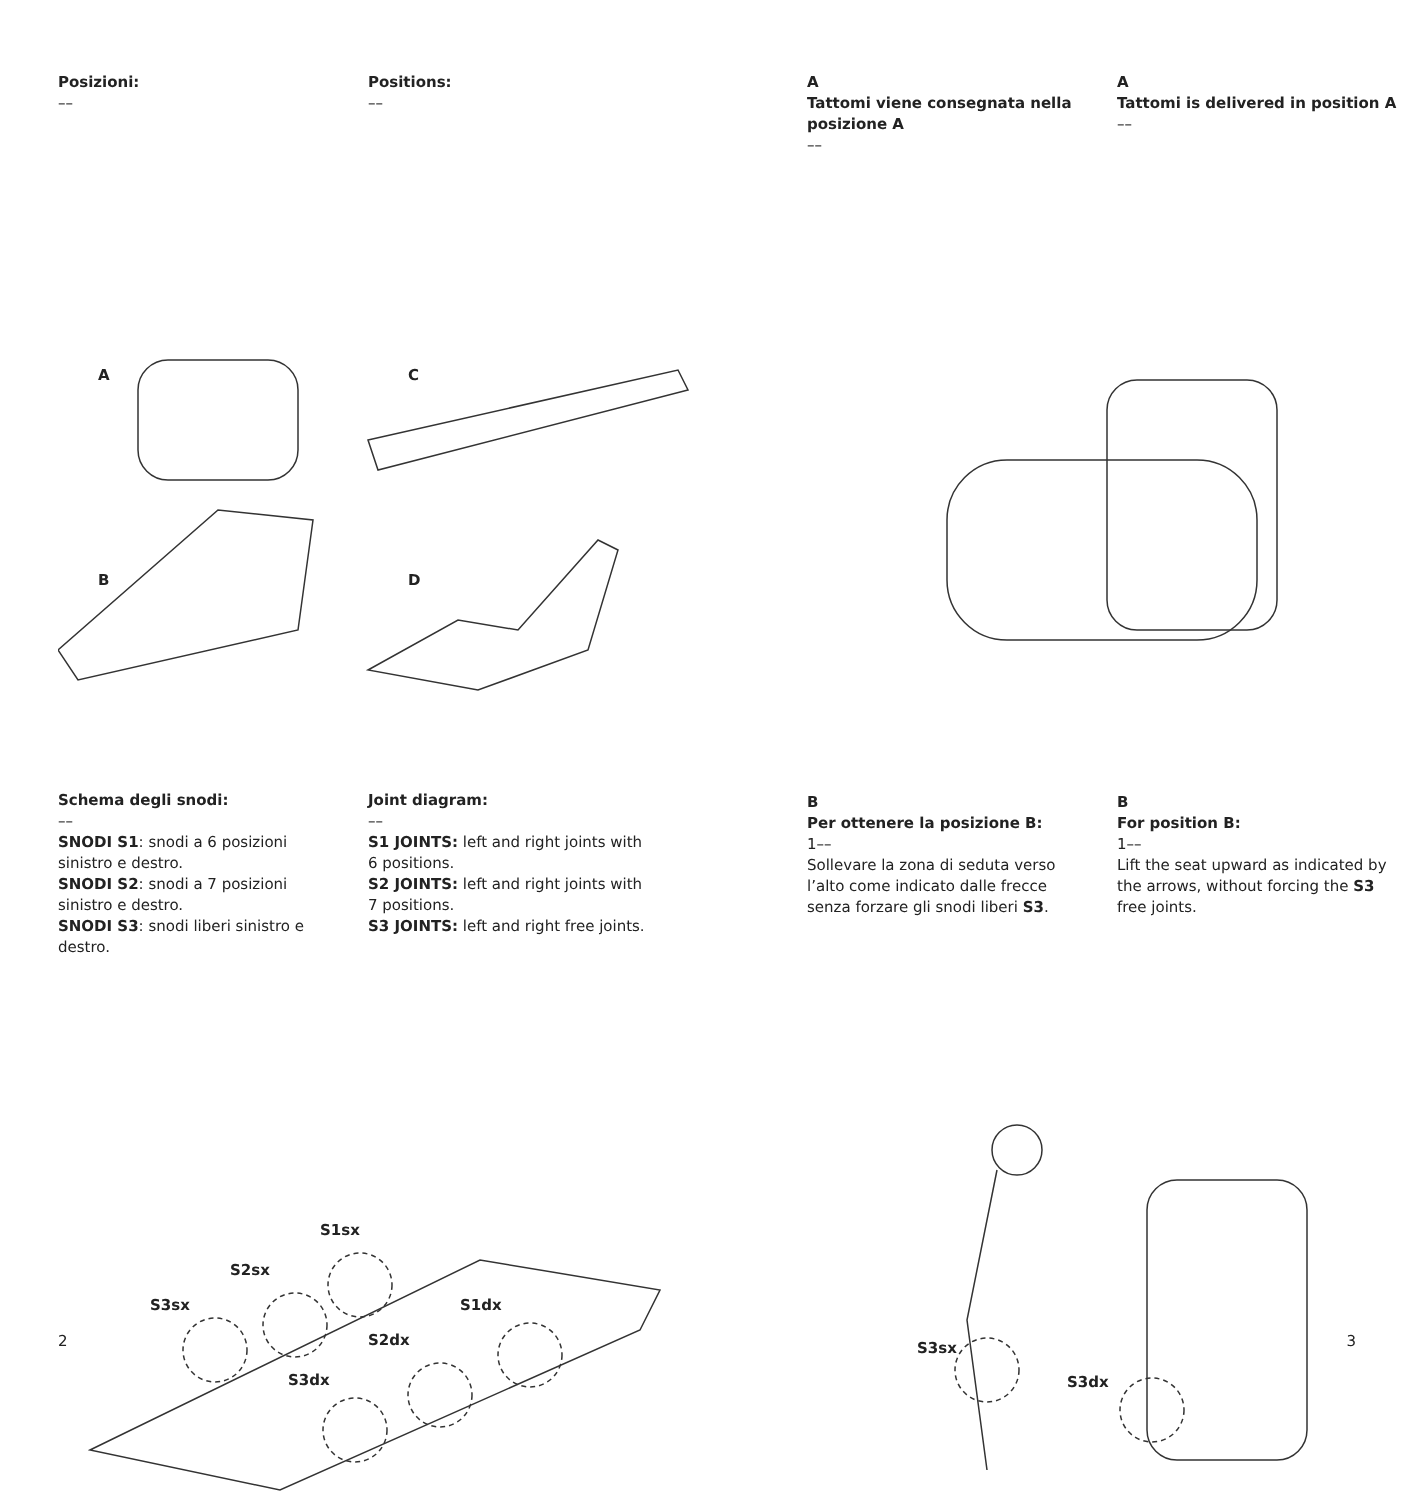Posizioni:
––
Positions:
––
A
C
B
D
Schema degli snodi:
––
SNODI S1: snodi a 6 posizioni sinistro e destro.
SNODI S2: snodi a 7 posizioni sinistro e destro.
SNODI S3: snodi liberi sinistro e destro.
Joint diagram:
––
S1 JOINTS: left and right joints with 6 positions.
S2 JOINTS: left and right joints with 7 positions.
S3 JOINTS: left and right free joints.
S1sx
S2sx
S3sx
S1dx
S2dx
S3dx
2
A
Tattomi viene consegnata nella posizione A
––
A
Tattomi is delivered in position A
––
B
Per ottenere la posizione B:
1––
Sollevare la zona di seduta verso l’alto come indicato dalle frecce senza forzare gli snodi liberi S3.
B
For position B:
1––
Lift the seat upward as indicated by the arrows, without forcing the S3 free joints.
S3sx
S3dx
3